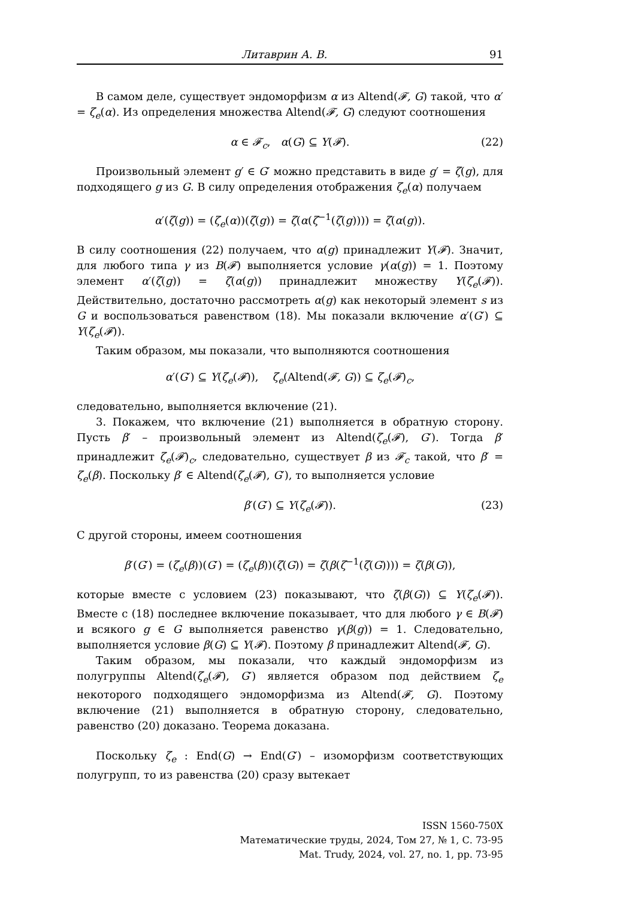Литаврин А. В. 91
В самом деле, существует эндоморфизм α из Altend(𝓕, G) такой, что α′ = ζ<sub>e</sub>(α). Из определения множества Altend(𝓕, G) следуют соотношения
α ∈ 𝓕<sub>c</sub>, α(G) ⊆ Y(𝓕). (22)
Произвольный элемент g′ ∈ G′ можно представить в виде g′ = ζ(g), для подходящего g из G. В силу определения отображения ζ<sub>e</sub>(α) получаем
α′(ζ(g)) = (ζ<sub>e</sub>(α))(ζ(g)) = ζ(α(ζ<sup>−1</sup>(ζ(g)))) = ζ(α(g)).
В силу соотношения (22) получаем, что α(g) принадлежит Y(𝓕). Значит, для любого типа γ из B(𝓕) выполняется условие γ(α(g)) = 1. Поэтому элемент α′(ζ(g)) = ζ(α(g)) принадлежит множеству Y(ζ<sub>e</sub>(𝓕)). Действительно, достаточно рассмотреть α(g) как некоторый элемент s из G и воспользоваться равенством (18). Мы показали включение α′(G′) ⊆ Y(ζ<sub>e</sub>(𝓕)).
Таким образом, мы показали, что выполняются соотношения
α′(G′) ⊆ Y(ζ<sub>e</sub>(𝓕)), ζ<sub>e</sub>(Altend(𝓕, G)) ⊆ ζ<sub>e</sub>(𝓕)<sub>c</sub>,
следовательно, выполняется включение (21).
3. Покажем, что включение (21) выполняется в обратную сторону. Пусть β′ – произвольный элемент из Altend(ζ<sub>e</sub>(𝓕), G′). Тогда β′ принадлежит ζ<sub>e</sub>(𝓕)<sub>c</sub>, следовательно, существует β из 𝓕<sub>c</sub> такой, что β′ = ζ<sub>e</sub>(β). Поскольку β′ ∈ Altend(ζ<sub>e</sub>(𝓕), G′), то выполняется условие
β′(G′) ⊆ Y(ζ<sub>e</sub>(𝓕)). (23)
С другой стороны, имеем соотношения
β′(G′) = (ζ<sub>e</sub>(β))(G′) = (ζ<sub>e</sub>(β))(ζ(G)) = ζ(β(ζ<sup>−1</sup>(ζ(G)))) = ζ(β(G)),
которые вместе с условием (23) показывают, что ζ(β(G)) ⊆ Y(ζ<sub>e</sub>(𝓕)). Вместе с (18) последнее включение показывает, что для любого γ ∈ B(𝓕) и всякого g ∈ G выполняется равенство γ(β(g)) = 1. Следовательно, выполняется условие β(G) ⊆ Y(𝓕). Поэтому β принадлежит Altend(𝓕, G).
Таким образом, мы показали, что каждый эндоморфизм из полугруппы Altend(ζ<sub>e</sub>(𝓕), G′) является образом под действием ζ<sub>e</sub> некоторого подходящего эндоморфизма из Altend(𝓕, G). Поэтому включение (21) выполняется в обратную сторону, следовательно, равенство (20) доказано. Теорема доказана.
Поскольку ζ<sub>e</sub> : End(G) → End(G′) – изоморфизм соответствующих полугрупп, то из равенства (20) сразу вытекает
ISSN 1560-750X
Математические труды, 2024, Том 27, № 1, С. 73-95
Mat. Trudy, 2024, vol. 27, no. 1, pp. 73-95